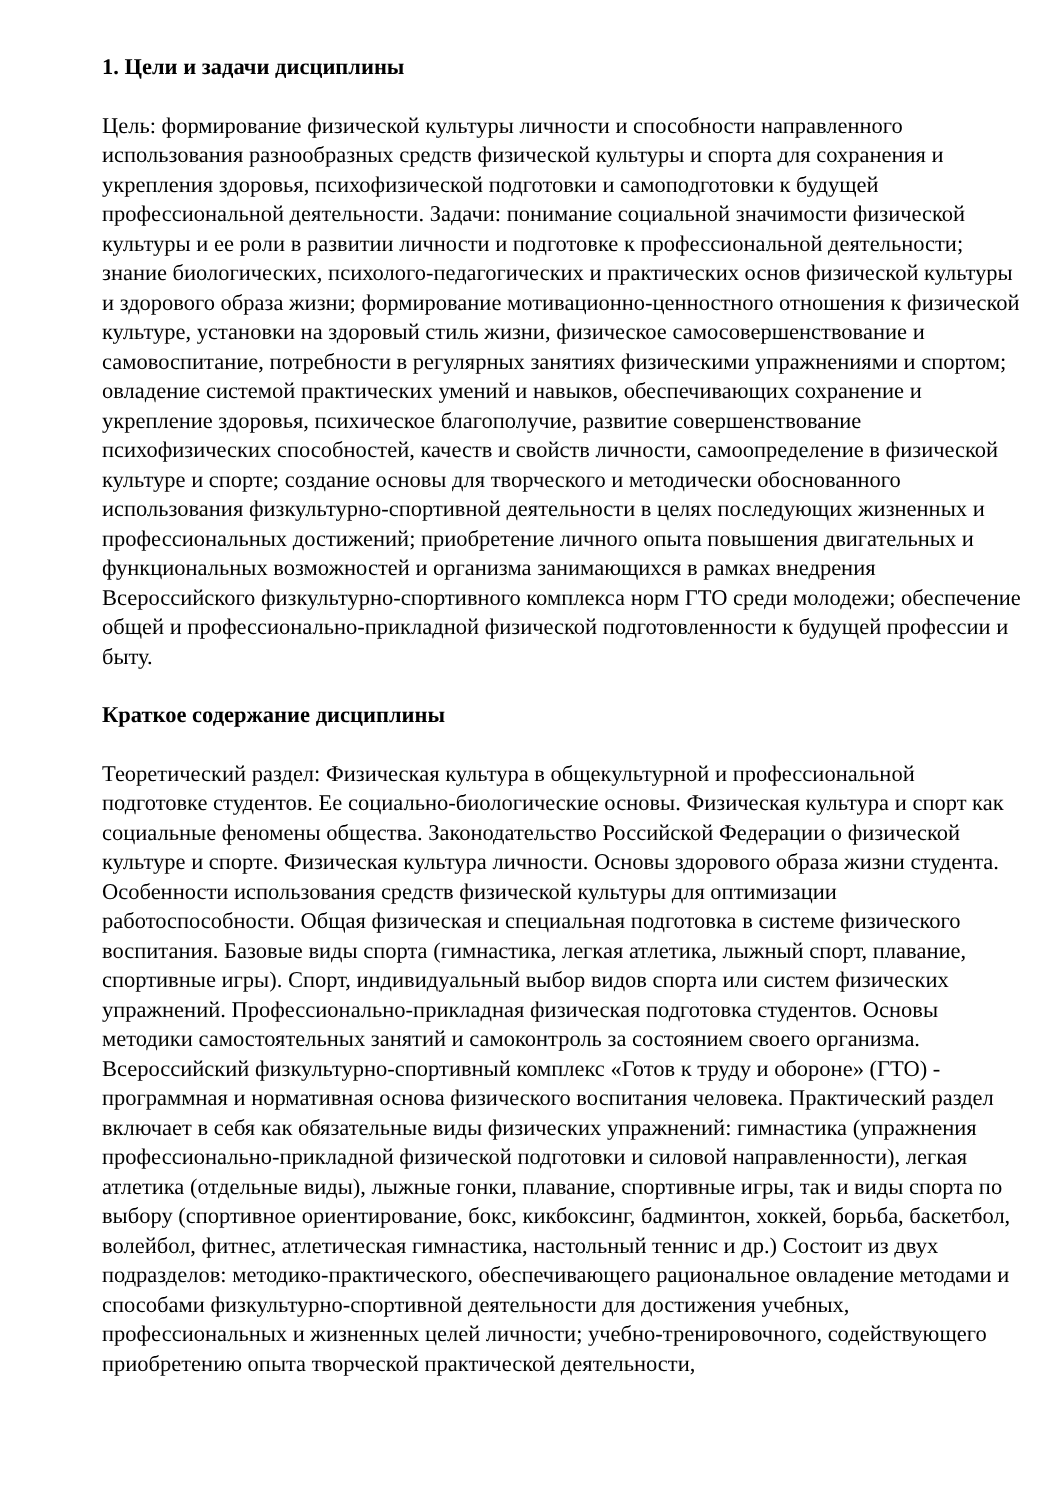1. Цели и задачи дисциплины
Цель: формирование физической культуры личности и способности направленного использования разнообразных средств физической культуры и спорта для сохранения и укрепления здоровья, психофизической подготовки и самоподготовки к будущей профессиональной деятельности. Задачи: понимание социальной значимости физической культуры и ее роли в развитии личности и подготовке к профессиональной деятельности; знание биологических, психолого-педагогических и практических основ физической культуры и здорового образа жизни; формирование мотивационно-ценностного отношения к физической культуре, установки на здоровый стиль жизни, физическое самосовершенствование и самовоспитание, потребности в регулярных занятиях физическими упражнениями и спортом; овладение системой практических умений и навыков, обеспечивающих сохранение и укрепление здоровья, психическое благополучие, развитие совершенствование психофизических способностей, качеств и свойств личности, самоопределение в физической культуре и спорте; создание основы для творческого и методически обоснованного использования физкультурно-спортивной деятельности в целях последующих жизненных и профессиональных достижений; приобретение личного опыта повышения двигательных и функциональных возможностей и организма занимающихся в рамках внедрения Всероссийского физкультурно-спортивного комплекса норм ГТО среди молодежи; обеспечение общей и профессионально-прикладной физической подготовленности к будущей профессии и быту.
Краткое содержание дисциплины
Теоретический раздел: Физическая культура в общекультурной и профессиональной подготовке студентов. Ее социально-биологические основы. Физическая культура и спорт как социальные феномены общества. Законодательство Российской Федерации о физической культуре и спорте. Физическая культура личности. Основы здорового образа жизни студента. Особенности использования средств физической культуры для оптимизации работоспособности. Общая физическая и специальная подготовка в системе физического воспитания. Базовые виды спорта (гимнастика, легкая атлетика, лыжный спорт, плавание, спортивные игры). Спорт, индивидуальный выбор видов спорта или систем физических упражнений. Профессионально-прикладная физическая подготовка студентов. Основы методики самостоятельных занятий и самоконтроль за состоянием своего организма. Всероссийский физкультурно-спортивный комплекс «Готов к труду и обороне» (ГТО) - программная и нормативная основа физического воспитания человека. Практический раздел включает в себя как обязательные виды физических упражнений: гимнастика (упражнения профессионально-прикладной физической подготовки и силовой направленности), легкая атлетика (отдельные виды), лыжные гонки, плавание, спортивные игры, так и виды спорта по выбору (спортивное ориентирование, бокс, кикбоксинг, бадминтон, хоккей, борьба, баскетбол, волейбол, фитнес, атлетическая гимнастика, настольный теннис и др.) Состоит из двух подразделов: методико-практического, обеспечивающего рациональное овладение методами и способами физкультурно-спортивной деятельности для достижения учебных, профессиональных и жизненных целей личности; учебно-тренировочного, содействующего приобретению опыта творческой практической деятельности,